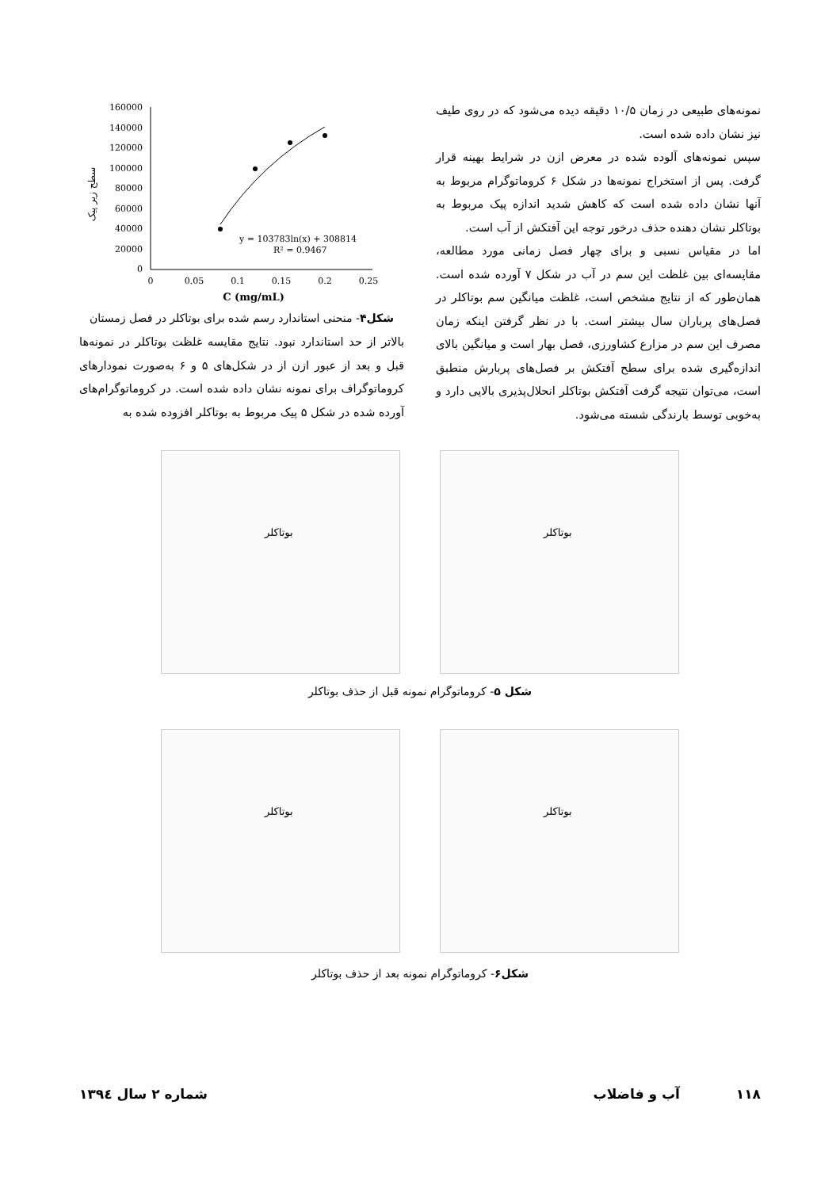160000
140000
120000
100000
80000
60000
40000
20000
0
0
0.05
0.1
0.15
0.2
0.25
y = 103783ln(x) + 308814
R² = 0.9467
C (mg/mL)
سطح زیر پیک
شکل۴- منحنی استاندارد رسم شده برای بوتاکلر در فصل زمستان
بالاتر از حد استاندارد نبود. نتایج مقایسه غلظت بوتاکلر در نمونه‌ها قبل و بعد از عبور ازن از در شکل‌های ۵ و ۶ به‌صورت نمودارهای کروماتوگراف برای نمونه نشان داده شده است. در کروماتوگرام‌های آورده شده در شکل ۵ پیک مربوط به بوتاکلر افزوده شده به
نمونه‌های طبیعی در زمان ۱۰/۵ دقیقه دیده می‌شود که در روی طیف نیز نشان داده شده است.
سپس نمونه‌های آلوده شده در معرض ازن در شرایط بهینه قرار گرفت. پس از استخراج نمونه‌ها در شکل ۶ کروماتوگرام مربوط به آنها نشان داده شده است که کاهش شدید اندازه پیک مربوط به بوتاکلر نشان دهنده حذف درخور توجه این آفتکش از آب است.
اما در مقیاس نسبی و برای چهار فصل زمانی مورد مطالعه، مقایسه‌ای بین غلظت این سم در آب در شکل ۷ آورده شده است. همان‌طور که از نتایج مشخص است، غلظت میانگین سم بوتاکلر در فصل‌های پرباران سال بیشتر است. با در نظر گرفتن اینکه زمان مصرف این سم در مزارع کشاورزی، فصل بهار است و میانگین بالای اندازه‌گیری شده برای سطح آفتکش بر فصل‌های پربارش منطبق است، می‌توان نتیجه گرفت آفتکش بوتاکلر انحلال‌پذیری بالایی دارد و به‌خوبی توسط بارندگی شسته می‌شود.
بوتاکلر
بوتاکلر
شکل ۵- کروماتوگرام نمونه قبل از حذف بوتاکلر
بوتاکلر
بوتاکلر
شکل۶- کروماتوگرام نمونه بعد از حذف بوتاکلر
۱۱۸ آب و فاضلاب شماره ۲ سال ۱۳۹٤